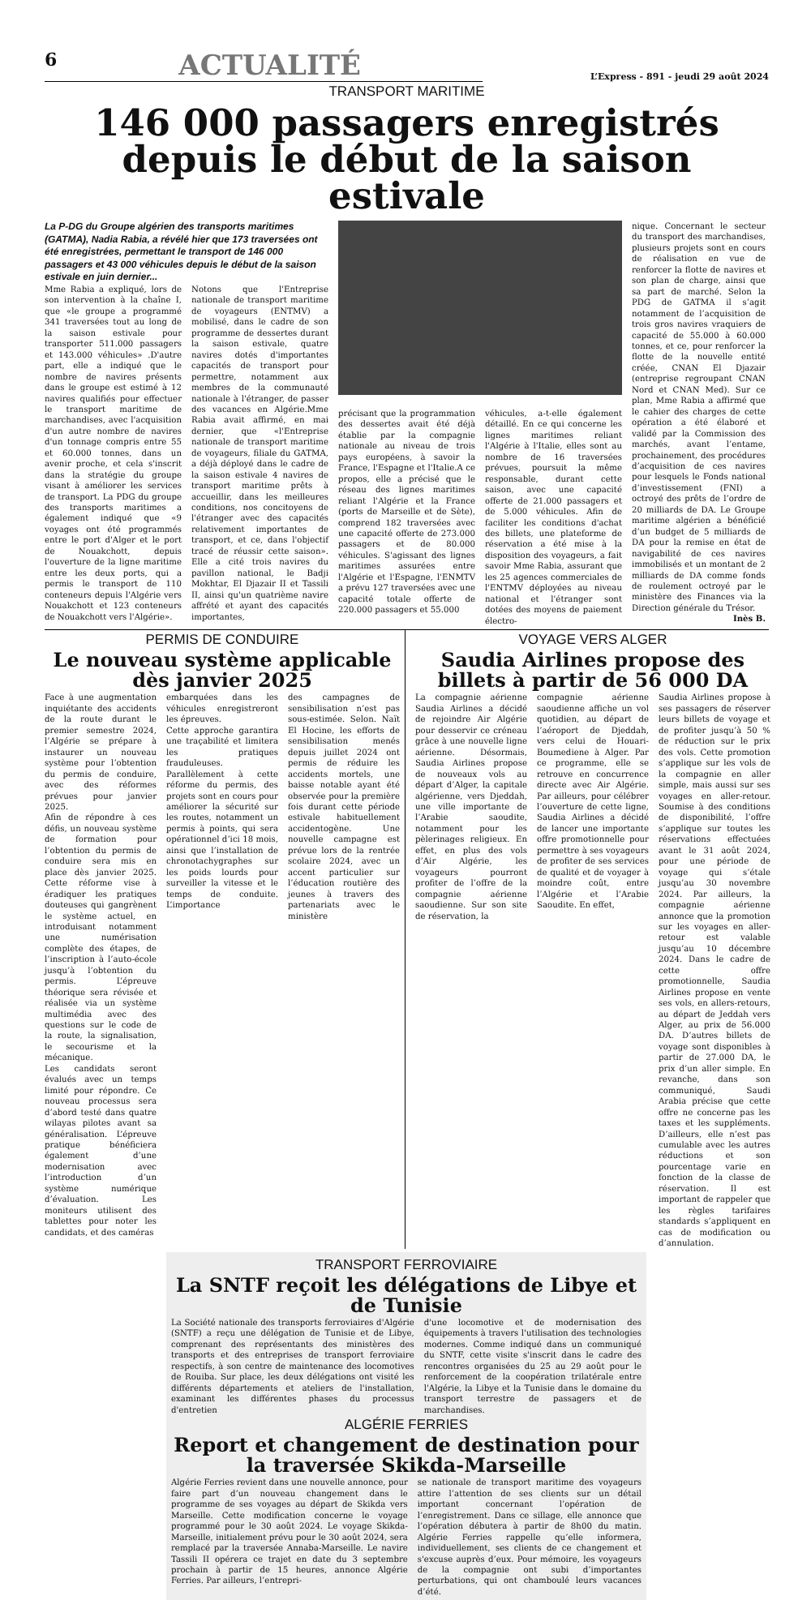6 ACTUALITÉ
L’Express - 891 - jeudi 29 août 2024
TRANSPORT MARITIME
146 000 passagers enregistrés depuis le début de la saison estivale
La P-DG du Groupe algérien des transports maritimes (GATMA), Nadia Rabia, a révélé hier que 173 traversées ont été enregistrées, permettant le transport de 146 000 passagers et 43 000 véhicules depuis le début de la saison estivale en juin dernier...
Mme Rabia a expliqué, lors de son intervention à la chaîne I, que «le groupe a programmé 341 traversées tout au long de la saison estivale pour transporter 511.000 passagers et 143.000 véhicules» .D'autre part, elle a indiqué que le nombre de navires présents dans le groupe est estimé à 12 navires qualifiés pour effectuer le transport maritime de marchandises, avec l'acquisition d'un autre nombre de navires d'un tonnage compris entre 55 et 60.000 tonnes, dans un avenir proche, et cela s'inscrit dans la stratégie du groupe visant à améliorer les services de transport. La PDG du groupe des transports maritimes a également indiqué que «9 voyages ont été programmés entre le port d'Alger et le port de Nouakchott, depuis l'ouverture de la ligne maritime entre les deux ports, qui a permis le transport de 110 conteneurs depuis l'Algérie vers Nouakchott et 123 conteneurs de Nouakchott vers l'Algérie».
Notons que l'Entreprise nationale de transport maritime de voyageurs (ENTMV) a mobilisé, dans le cadre de son programme de dessertes durant la saison estivale, quatre navires dotés d'importantes capacités de transport pour permettre, notamment aux membres de la communauté nationale à l'étranger, de passer des vacances en Algérie.Mme Rabia avait affirmé, en mai dernier, que «l'Entreprise nationale de transport maritime de voyageurs, filiale du GATMA, a déjà déployé dans le cadre de la saison estivale 4 navires de transport maritime prêts à accueillir, dans les meilleures conditions, nos concitoyens de l'étranger avec des capacités relativement importantes de transport, et ce, dans l'objectif tracé de réussir cette saison». Elle a cité trois navires du pavillon national, le Badji Mokhtar, El Djazair II et Tassili II, ainsi qu'un quatrième navire affrété et ayant des capacités importantes,
précisant que la programmation des dessertes avait été déjà établie par la compagnie nationale au niveau de trois pays européens, à savoir la France, l'Espagne et l'Italie.A ce propos, elle a précisé que le réseau des lignes maritimes reliant l'Algérie et la France (ports de Marseille et de Sète), comprend 182 traversées avec une capacité offerte de 273.000 passagers et de 80.000 véhicules. S'agissant des lignes maritimes assurées entre l'Algérie et l'Espagne, l'ENMTV a prévu 127 traversées avec une capacité totale offerte de 220.000 passagers et 55.000
véhicules, a-t-elle également détaillé. En ce qui concerne les lignes maritimes reliant l'Algérie à l'Italie, elles sont au nombre de 16 traversées prévues, poursuit la même responsable, durant cette saison, avec une capacité offerte de 21.000 passagers et de 5.000 véhicules. Afin de faciliter les conditions d'achat des billets, une plateforme de réservation a été mise à la disposition des voyageurs, a fait savoir Mme Rabia, assurant que les 25 agences commerciales de l'ENTMV déployées au niveau national et l'étranger sont dotées des moyens de paiement électro-
nique. Concernant le secteur du transport des marchandises, plusieurs projets sont en cours de réalisation en vue de renforcer la flotte de navires et son plan de charge, ainsi que sa part de marché. Selon la PDG de GATMA il s’agit notamment de l’acquisition de trois gros navires vraquiers de capacité de 55.000 à 60.000 tonnes, et ce, pour renforcer la flotte de la nouvelle entité créée, CNAN El Djazair (entreprise regroupant CNAN Nord et CNAN Med). Sur ce plan, Mme Rabia a affirmé que le cahier des charges de cette opération a été élaboré et validé par la Commission des marchés, avant l’entame, prochainement, des procédures d’acquisition de ces navires pour lesquels le Fonds national d’investissement (FNI) a octroyé des prêts de l’ordre de 20 milliards de DA. Le Groupe maritime algérien a bénéficié d’un budget de 5 milliards de DA pour la remise en état de navigabilité de ces navires immobilisés et un montant de 2 milliards de DA comme fonds de roulement octroyé par le ministère des Finances via la Direction générale du Trésor.
Inès B.
PERMIS DE CONDUIRE
Le nouveau système applicable dès janvier 2025
Face à une augmentation inquiétante des accidents de la route durant le premier semestre 2024, l’Algérie se prépare à instaurer un nouveau système pour l’obtention du permis de conduire, avec des réformes prévues pour janvier 2025.
Afin de répondre à ces défis, un nouveau système de formation pour l’obtention du permis de conduire sera mis en place dès janvier 2025. Cette réforme vise à éradiquer les pratiques douteuses qui gangrènent le système actuel, en introduisant notamment une numérisation complète des étapes, de l’inscription à l’auto-école jusqu’à l’obtention du permis. L’épreuve théorique sera révisée et réalisée via un système multimédia avec des questions sur le code de la route, la signalisation, le secourisme et la mécanique.
Les candidats seront évalués avec un temps limité pour répondre. Ce nouveau processus sera d’abord testé dans quatre wilayas pilotes avant sa généralisation. L’épreuve pratique bénéficiera également d’une modernisation avec l’introduction d’un système numérique d’évaluation. Les moniteurs utilisent des tablettes pour noter les candidats, et des caméras
embarquées dans les véhicules enregistreront les épreuves.
Cette approche garantira une traçabilité et limitera les pratiques frauduleuses. Parallèlement à cette réforme du permis, des projets sont en cours pour améliorer la sécurité sur les routes, notamment un permis à points, qui sera opérationnel d’ici 18 mois, ainsi que l’installation de chronotachygraphes sur les poids lourds pour surveiller la vitesse et le temps de conduite. L’importance
des campagnes de sensibilisation n’est pas sous-estimée. Selon. Naït El Hocine, les efforts de sensibilisation menés depuis juillet 2024 ont permis de réduire les accidents mortels, une baisse notable ayant été observée pour la première fois durant cette période estivale habituellement accidentogène. Une nouvelle campagne est prévue lors de la rentrée scolaire 2024, avec un accent particulier sur l’éducation routière des jeunes à travers des partenariats avec le ministère
VOYAGE VERS ALGER
Saudia Airlines propose des billets à partir de 56 000 DA
La compagnie aérienne Saudia Airlines a décidé de rejoindre Air Algérie pour desservir ce créneau grâce à une nouvelle ligne aérienne. Désormais, Saudia Airlines propose de nouveaux vols au départ d’Alger, la capitale algérienne, vers Djeddah, une ville importante de l’Arabie saoudite, notamment pour les pèlerinages religieux. En effet, en plus des vols d’Air Algérie, les voyageurs pourront profiter de l’offre de la compagnie aérienne saoudienne. Sur son site de réservation, la
compagnie aérienne saoudienne affiche un vol quotidien, au départ de l’aéroport de Djeddah, vers celui de Houari-Boumediene à Alger. Par ce programme, elle se retrouve en concurrence directe avec Air Algérie. Par ailleurs, pour célébrer l’ouverture de cette ligne, Saudia Airlines a décidé de lancer une importante offre promotionnelle pour permettre à ses voyageurs de profiter de ses services de qualité et de voyager à moindre coût, entre l’Algérie et l’Arabie Saoudite. En effet,
Saudia Airlines propose à ses passagers de réserver leurs billets de voyage et de profiter jusqu’à 50 % de réduction sur le prix des vols. Cette promotion s’applique sur les vols de la compagnie en aller simple, mais aussi sur ses voyages en aller-retour. Soumise à des conditions de disponibilité, l’offre s’applique sur toutes les réservations effectuées avant le 31 août 2024, pour une période de voyage qui s’étale jusqu’au 30 novembre 2024. Par ailleurs, la compagnie aérienne annonce que la promotion sur les voyages en aller-retour est valable jusqu’au 10 décembre 2024. Dans le cadre de cette offre promotionnelle, Saudia Airlines propose en vente ses vols, en allers-retours, au départ de Jeddah vers Alger, au prix de 56.000 DA. D’autres billets de voyage sont disponibles à partir de 27.000 DA, le prix d’un aller simple. En revanche, dans son communiqué, Saudi Arabia précise que cette offre ne concerne pas les taxes et les suppléments. D’ailleurs, elle n’est pas cumulable avec les autres réductions et son pourcentage varie en fonction de la classe de réservation. Il est important de rappeler que les règles tarifaires standards s’appliquent en cas de modification ou d’annulation.
TRANSPORT FERROVIAIRE
La SNTF reçoit les délégations de Libye et de Tunisie
La Société nationale des transports ferroviaires d'Algérie (SNTF) a reçu une délégation de Tunisie et de Libye, comprenant des représentants des ministères des transports et des entreprises de transport ferroviaire respectifs, à son centre de maintenance des locomotives de Rouiba. Sur place, les deux délégations ont visité les différents départements et ateliers de l'installation, examinant les différentes phases du processus d'entretien
d'une locomotive et de modernisation des équipements à travers l'utilisation des technologies modernes. Comme indiqué dans un communiqué du SNTF, cette visite s'inscrit dans le cadre des rencontres organisées du 25 au 29 août pour le renforcement de la coopération trilatérale entre l'Algérie, la Libye et la Tunisie dans le domaine du transport terrestre de passagers et de marchandises.
ALGÉRIE FERRIES
Report et changement de destination pour la traversée Skikda-Marseille
Algérie Ferries revient dans une nouvelle annonce, pour faire part d’un nouveau changement dans le programme de ses voyages au départ de Skikda vers Marseille. Cette modification concerne le voyage programmé pour le 30 août 2024. Le voyage Skikda-Marseille, initialement prévu pour le 30 août 2024, sera remplacé par la traversée Annaba-Marseille. Le navire Tassili II opérera ce trajet en date du 3 septembre prochain à partir de 15 heures, annonce Algérie Ferries. Par ailleurs, l’entrepri-
se nationale de transport maritime des voyageurs attire l’attention de ses clients sur un détail important concernant l’opération de l’enregistrement. Dans ce sillage, elle annonce que l’opération débutera à partir de 8h00 du matin. Algérie Ferries rappelle qu’elle informera, individuellement, ses clients de ce changement et s'excuse auprès d’eux. Pour mémoire, les voyageurs de la compagnie ont subi d’importantes perturbations, qui ont chamboulé leurs vacances d’été.